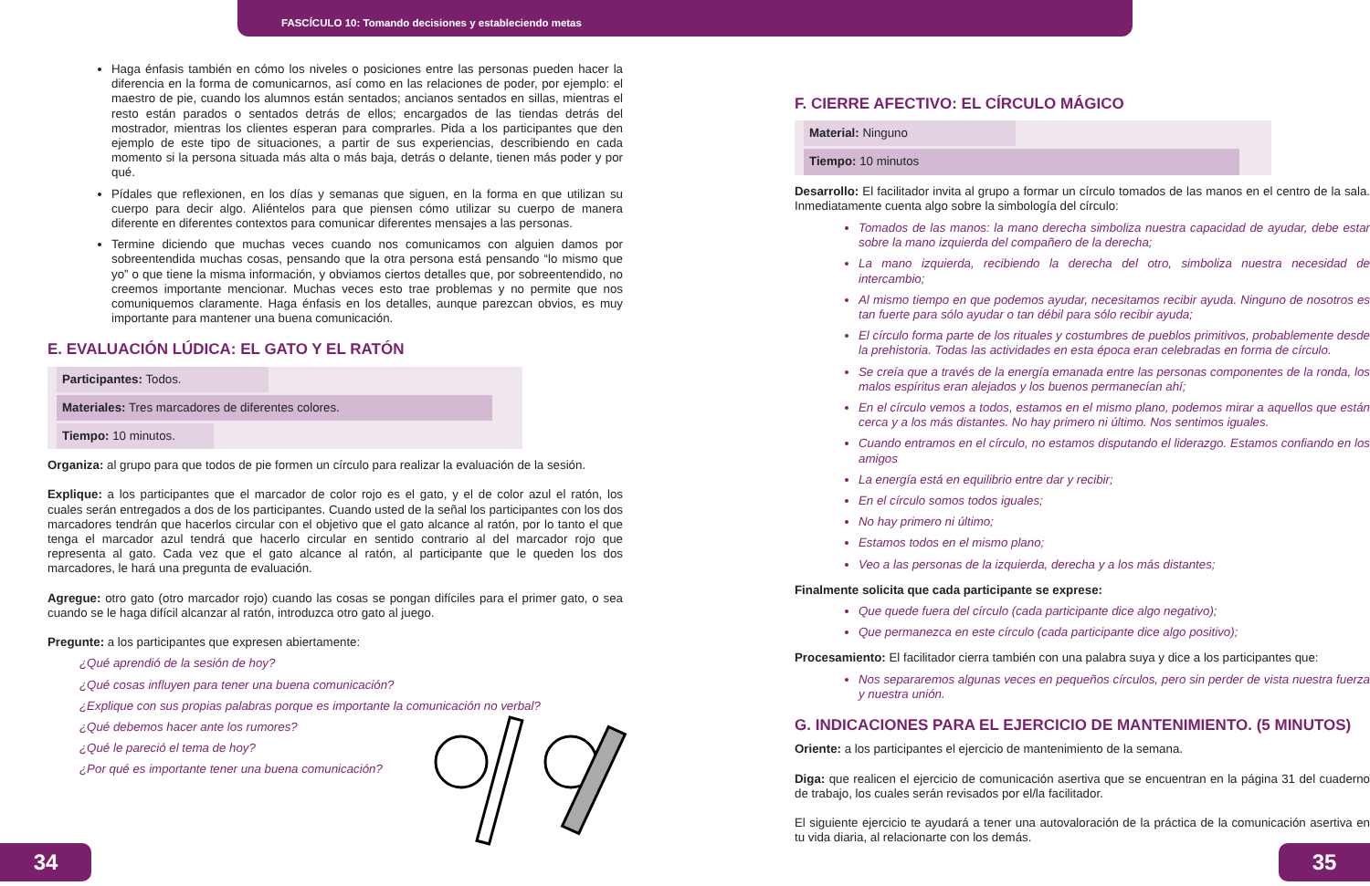FASCÍCULO 10: Tomando decisiones y estableciendo metas
Haga énfasis también en cómo los niveles o posiciones entre las personas pueden hacer la diferencia en la forma de comunicarnos, así como en las relaciones de poder, por ejemplo: el maestro de pie, cuando los alumnos están sentados; ancianos sentados en sillas, mientras el resto están parados o sentados detrás de ellos; encargados de las tiendas detrás del mostrador, mientras los clientes esperan para comprarles. Pida a los participantes que den ejemplo de este tipo de situaciones, a partir de sus experiencias, describiendo en cada momento si la persona situada más alta o más baja, detrás o delante, tienen más poder y por qué.
Pídales que reflexionen, en los días y semanas que siguen, en la forma en que utilizan su cuerpo para decir algo. Aliéntelos para que piensen cómo utilizar su cuerpo de manera diferente en diferentes contextos para comunicar diferentes mensajes a las personas.
Termine diciendo que muchas veces cuando nos comunicamos con alguien damos por sobreentendida muchas cosas, pensando que la otra persona está pensando “lo mismo que yo” o que tiene la misma información, y obviamos ciertos detalles que, por sobreentendido, no creemos importante mencionar. Muchas veces esto trae problemas y no permite que nos comuniquemos claramente. Haga énfasis en los detalles, aunque parezcan obvios, es muy importante para mantener una buena comunicación.
E. EVALUACIÓN LÚDICA: EL GATO Y EL RATÓN
Participantes: Todos.
Materiales: Tres marcadores de diferentes colores.
Tiempo: 10 minutos.
Organiza: al grupo para que todos de pie formen un círculo para realizar la evaluación de la sesión.
Explique: a los participantes que el marcador de color rojo es el gato, y el de color azul el ratón, los cuales serán entregados a dos de los participantes. Cuando usted de la señal los participantes con los dos marcadores tendrán que hacerlos circular con el objetivo que el gato alcance al ratón, por lo tanto el que tenga el marcador azul tendrá que hacerlo circular en sentido contrario al del marcador rojo que representa al gato. Cada vez que el gato alcance al ratón, al participante que le queden los dos marcadores, le hará una pregunta de evaluación.
Agregue: otro gato (otro marcador rojo) cuando las cosas se pongan difíciles para el primer gato, o sea cuando se le haga difícil alcanzar al ratón, introduzca otro gato al juego.
Pregunte: a los participantes que expresen abiertamente:
¿Qué aprendió de la sesión de hoy?
¿Qué cosas influyen para tener una buena comunicación?
¿Explique con sus propias palabras porque es importante la comunicación no verbal?
¿Qué debemos hacer ante los rumores?
¿Qué le pareció el tema de hoy?
¿Por qué es importante tener una buena comunicación?
F. CIERRE AFECTIVO: EL CÍRCULO MÁGICO
Material: Ninguno
Tiempo: 10 minutos
Desarrollo: El facilitador invita al grupo a formar un círculo tomados de las manos en el centro de la sala. Inmediatamente cuenta algo sobre la simbología del círculo:
Tomados de las manos: la mano derecha simboliza nuestra capacidad de ayudar, debe estar sobre la mano izquierda del compañero de la derecha;
La mano izquierda, recibiendo la derecha del otro, simboliza nuestra necesidad de intercambio;
Al mismo tiempo en que podemos ayudar, necesitamos recibir ayuda. Ninguno de nosotros es tan fuerte para sólo ayudar o tan débil para sólo recibir ayuda;
El círculo forma parte de los rituales y costumbres de pueblos primitivos, probablemente desde la prehistoria. Todas las actividades en esta época eran celebradas en forma de círculo.
Se creía que a través de la energía emanada entre las personas componentes de la ronda, los malos espíritus eran alejados y los buenos permanecían ahí;
En el círculo vemos a todos, estamos en el mismo plano, podemos mirar a aquellos que están cerca y a los más distantes. No hay primero ni último. Nos sentimos iguales.
Cuando entramos en el círculo, no estamos disputando el liderazgo. Estamos confiando en los amigos
La energía está en equilibrio entre dar y recibir;
En el círculo somos todos iguales;
No hay primero ni último;
Estamos todos en el mismo plano;
Veo a las personas de la izquierda, derecha y a los más distantes;
Finalmente solicita que cada participante se exprese:
Que quede fuera del círculo (cada participante dice algo negativo);
Que permanezca en este círculo (cada participante dice algo positivo);
Procesamiento: El facilitador cierra también con una palabra suya y dice a los participantes que:
Nos separaremos algunas veces en pequeños círculos, pero sin perder de vista nuestra fuerza y nuestra unión.
G. INDICACIONES PARA EL EJERCICIO DE MANTENIMIENTO. (5 MINUTOS)
Oriente: a los participantes el ejercicio de mantenimiento de la semana.
Diga: que realicen el ejercicio de comunicación asertiva que se encuentran en la página 31 del cuaderno de trabajo, los cuales serán revisados por el/la facilitador.
El siguiente ejercicio te ayudará a tener una autovaloración de la práctica de la comunicación asertiva en tu vida diaria, al relacionarte con los demás.
34 35